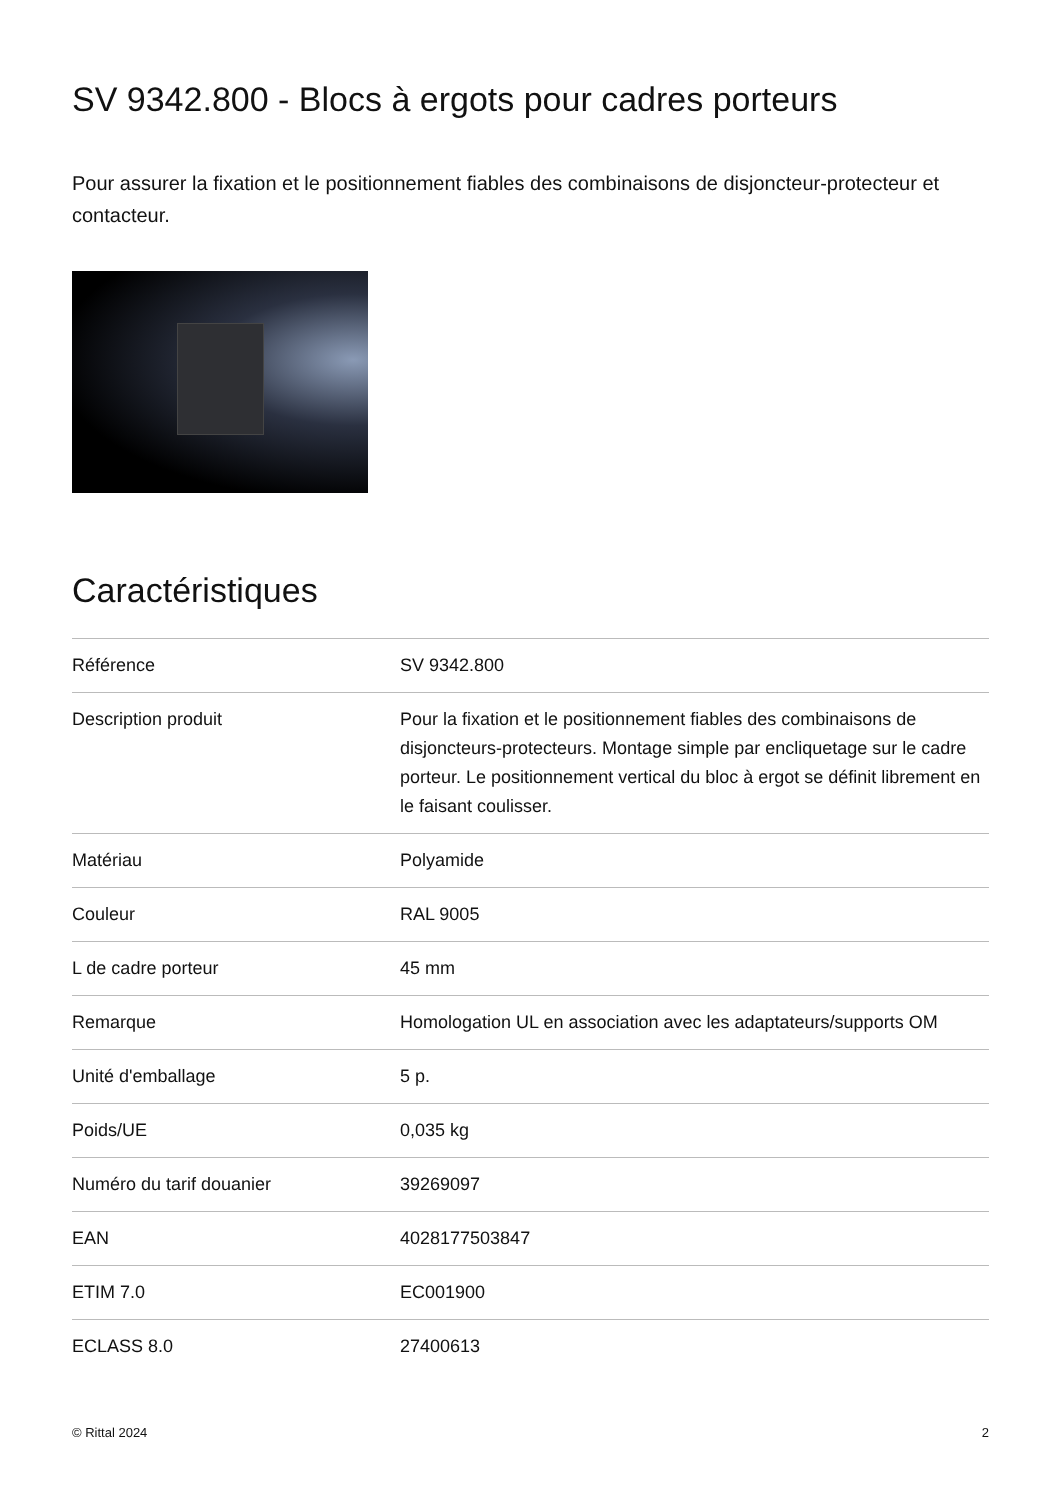SV 9342.800 - Blocs à ergots pour cadres porteurs
Pour assurer la fixation et le positionnement fiables des combinaisons de disjoncteur-protecteur et contacteur.
Caractéristiques
| Référence | SV 9342.800 |
| Description produit | Pour la fixation et le positionnement fiables des combinaisons de disjoncteurs-protecteurs. Montage simple par encliquetage sur le cadre porteur. Le positionnement vertical du bloc à ergot se définit librement en le faisant coulisser. |
| Matériau | Polyamide |
| Couleur | RAL 9005 |
| L de cadre porteur | 45 mm |
| Remarque | Homologation UL en association avec les adaptateurs/supports OM |
| Unité d'emballage | 5 p. |
| Poids/UE | 0,035 kg |
| Numéro du tarif douanier | 39269097 |
| EAN | 4028177503847 |
| ETIM 7.0 | EC001900 |
| ECLASS 8.0 | 27400613 |
© Rittal 2024 2